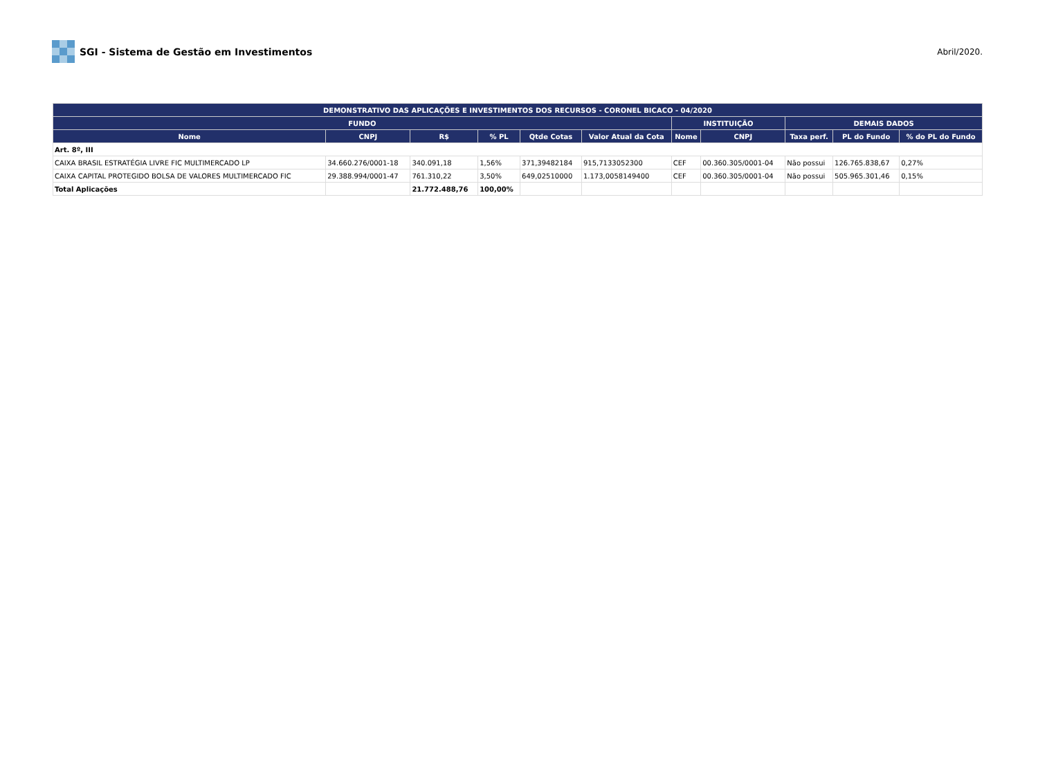SGI - Sistema de Gestão em Investimentos
Abril/2020.
| DEMONSTRATIVO DAS APLICAÇÕES E INVESTIMENTOS DOS RECURSOS - CORONEL BICACO - 04/2020 | | | | | | | | | | |
| --- | --- | --- | --- | --- | --- | --- | --- | --- | --- | --- |
| FUNDO | | | | | | INSTITUIÇÃO | | DEMAIS DADOS | | |
| Nome | CNPJ | R$ | % PL | Qtde Cotas | Valor Atual da Cota | Nome | CNPJ | Taxa perf. | PL do Fundo | % do PL do Fundo |
| Art. 8º, III | | | | | | | | | | |
| CAIXA BRASIL ESTRATÉGIA LIVRE FIC MULTIMERCADO LP | 34.660.276/0001-18 | 340.091,18 | 1,56% | 371,39482184 | 915,7133052300 | CEF | 00.360.305/0001-04 | Não possui | 126.765.838,67 | 0,27% |
| CAIXA CAPITAL PROTEGIDO BOLSA DE VALORES MULTIMERCADO FIC | 29.388.994/0001-47 | 761.310,22 | 3,50% | 649,02510000 | 1.173,0058149400 | CEF | 00.360.305/0001-04 | Não possui | 505.965.301,46 | 0,15% |
| Total Aplicações | | 21.772.488,76 | 100,00% | | | | | | | |